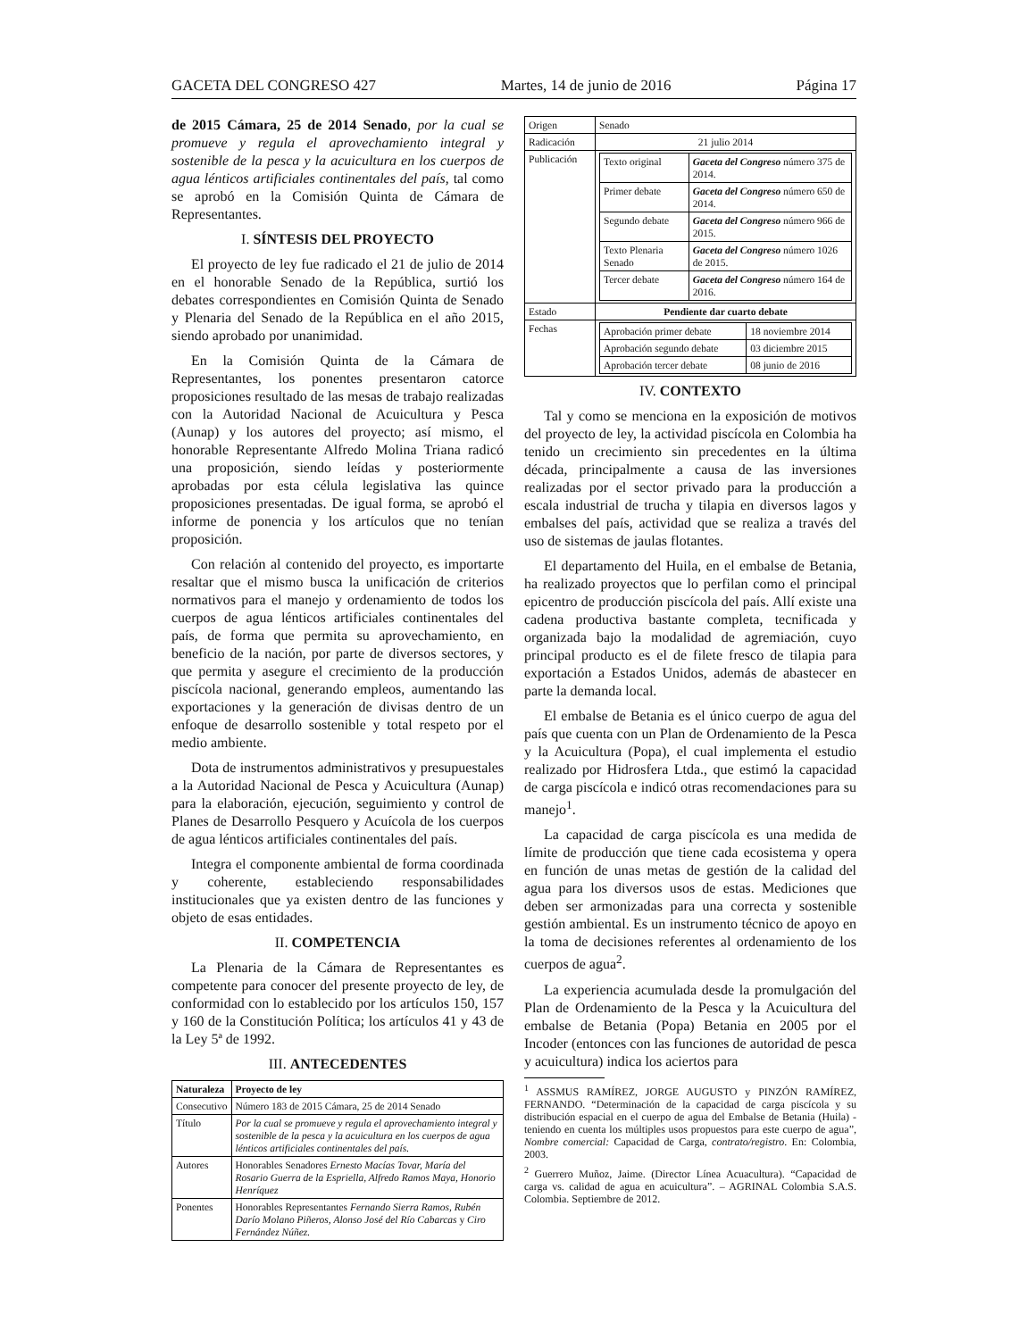GACETA DEL CONGRESO 427 Martes, 14 de junio de 2016 Página 17
de 2015 Cámara, 25 de 2014 Senado, por la cual se promueve y regula el aprovechamiento integral y sostenible de la pesca y la acuicultura en los cuerpos de agua lénticos artificiales continentales del país, tal como se aprobó en la Comisión Quinta de Cámara de Representantes.
I. SÍNTESIS DEL PROYECTO
El proyecto de ley fue radicado el 21 de julio de 2014 en el honorable Senado de la República, surtió los debates correspondientes en Comisión Quinta de Senado y Plenaria del Senado de la República en el año 2015, siendo aprobado por unanimidad.
En la Comisión Quinta de la Cámara de Representantes, los ponentes presentaron catorce proposiciones resultado de las mesas de trabajo realizadas con la Autoridad Nacional de Acuicultura y Pesca (Aunap) y los autores del proyecto; así mismo, el honorable Representante Alfredo Molina Triana radicó una proposición, siendo leídas y posteriormente aprobadas por esta célula legislativa las quince proposiciones presentadas. De igual forma, se aprobó el informe de ponencia y los artículos que no tenían proposición.
Con relación al contenido del proyecto, es importarte resaltar que el mismo busca la unificación de criterios normativos para el manejo y ordenamiento de todos los cuerpos de agua lénticos artificiales continentales del país, de forma que permita su aprovechamiento, en beneficio de la nación, por parte de diversos sectores, y que permita y asegure el crecimiento de la producción piscícola nacional, generando empleos, aumentando las exportaciones y la generación de divisas dentro de un enfoque de desarrollo sostenible y total respeto por el medio ambiente.
Dota de instrumentos administrativos y presupuestales a la Autoridad Nacional de Pesca y Acuicultura (Aunap) para la elaboración, ejecución, seguimiento y control de Planes de Desarrollo Pesquero y Acuícola de los cuerpos de agua lénticos artificiales continentales del país.
Integra el componente ambiental de forma coordinada y coherente, estableciendo responsabilidades institucionales que ya existen dentro de las funciones y objeto de esas entidades.
II. COMPETENCIA
La Plenaria de la Cámara de Representantes es competente para conocer del presente proyecto de ley, de conformidad con lo establecido por los artículos 150, 157 y 160 de la Constitución Política; los artículos 41 y 43 de la Ley 5ª de 1992.
III. ANTECEDENTES
| Naturaleza | Proyecto de ley |
| --- | --- |
| Consecutivo | Número 183 de 2015 Cámara, 25 de 2014 Senado |
| Título | Por la cual se promueve y regula el aprovechamiento integral y sostenible de la pesca y la acuicultura en los cuerpos de agua lénticos artificiales continentales del país. |
| Autores | Honorables Senadores Ernesto Macías Tovar, María del Rosario Guerra de la Espriella, Alfredo Ramos Maya, Honorio Henríquez |
| Ponentes | Honorables Representantes Fernando Sierra Ramos, Rubén Darío Molano Piñeros, Alonso José del Río Cabarcas y Ciro Fernández Núñez. |
| Origen | Senado |
| Radicación | 21 julio 2014 |
| Publicación | / Texto original / Gaceta del Congreso número 375 de 2014. / / Primer debate / Gaceta del Congreso número 650 de 2014. / / Segundo debate / Gaceta del Congreso número 966 de 2015. / / Texto Plenaria Senado / Gaceta del Congreso número 1026 de 2015. / / Tercer debate / Gaceta del Congreso número 164 de 2016. / |
| Estado | Pendiente dar cuarto debate |
| Fechas | / Aprobación primer debate / 18 noviembre 2014 / / Aprobación segundo debate / 03 diciembre 2015 / / Aprobación tercer debate / 08 junio de 2016 / |
IV. CONTEXTO
Tal y como se menciona en la exposición de motivos del proyecto de ley, la actividad piscícola en Colombia ha tenido un crecimiento sin precedentes en la última década, principalmente a causa de las inversiones realizadas por el sector privado para la producción a escala industrial de trucha y tilapia en diversos lagos y embalses del país, actividad que se realiza a través del uso de sistemas de jaulas flotantes.
El departamento del Huila, en el embalse de Betania, ha realizado proyectos que lo perfilan como el principal epicentro de producción piscícola del país. Allí existe una cadena productiva bastante completa, tecnificada y organizada bajo la modalidad de agremiación, cuyo principal producto es el de filete fresco de tilapia para exportación a Estados Unidos, además de abastecer en parte la demanda local.
El embalse de Betania es el único cuerpo de agua del país que cuenta con un Plan de Ordenamiento de la Pesca y la Acuicultura (Popa), el cual implementa el estudio realizado por Hidrosfera Ltda., que estimó la capacidad de carga piscícola e indicó otras recomendaciones para su manejo<sup>1</sup>.
La capacidad de carga piscícola es una medida de límite de producción que tiene cada ecosistema y opera en función de unas metas de gestión de la calidad del agua para los diversos usos de estas. Mediciones que deben ser armonizadas para una correcta y sostenible gestión ambiental. Es un instrumento técnico de apoyo en la toma de decisiones referentes al ordenamiento de los cuerpos de agua<sup>2</sup>.
La experiencia acumulada desde la promulgación del Plan de Ordenamiento de la Pesca y la Acuicultura del embalse de Betania (Popa) Betania en 2005 por el Incoder (entonces con las funciones de autoridad de pesca y acuicultura) indica los aciertos para
<sup>1</sup> ASSMUS RAMÍREZ, JORGE AUGUSTO y PINZÓN RAMÍREZ, FERNANDO. “Determinación de la capacidad de carga piscícola y su distribución espacial en el cuerpo de agua del Embalse de Betania (Huila) - teniendo en cuenta los múltiples usos propuestos para este cuerpo de agua”, Nombre comercial: Capacidad de Carga, contrato/registro. En: Colombia, 2003.
<sup>2</sup> Guerrero Muñoz, Jaime. (Director Línea Acuacultura). “Capacidad de carga vs. calidad de agua en acuicultura”. – AGRINAL Colombia S.A.S. Colombia. Septiembre de 2012.